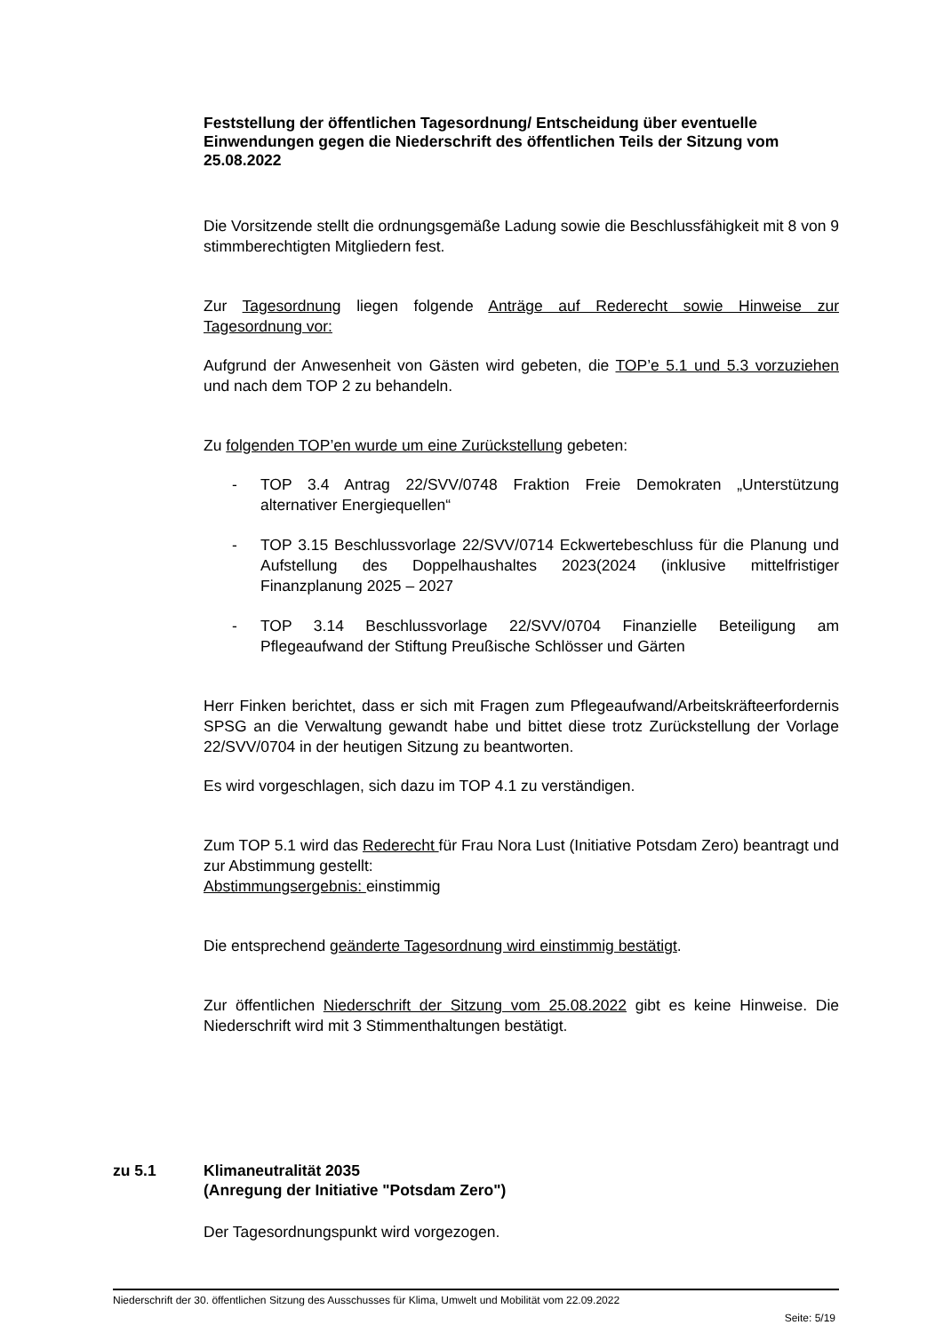Feststellung der öffentlichen Tagesordnung/ Entscheidung über eventuelle Einwendungen gegen die Niederschrift des öffentlichen Teils der Sitzung vom 25.08.2022
Die Vorsitzende stellt die ordnungsgemäße Ladung sowie die Beschlussfähigkeit mit 8 von 9 stimmberechtigten Mitgliedern fest.
Zur Tagesordnung liegen folgende Anträge auf Rederecht sowie Hinweise zur Tagesordnung vor:
Aufgrund der Anwesenheit von Gästen wird gebeten, die TOP’e 5.1 und 5.3 vorzuziehen und nach dem TOP 2 zu behandeln.
Zu folgenden TOP’en wurde um eine Zurückstellung gebeten:
- TOP 3.4 Antrag 22/SVV/0748 Fraktion Freie Demokraten „Unterstützung alternativer Energiequellen“
- TOP 3.15 Beschlussvorlage 22/SVV/0714 Eckwertebeschluss für die Planung und Aufstellung des Doppelhaushaltes 2023(2024 (inklusive mittelfristiger Finanzplanung 2025 – 2027
- TOP 3.14 Beschlussvorlage 22/SVV/0704 Finanzielle Beteiligung am Pflegeaufwand der Stiftung Preußische Schlösser und Gärten
Herr Finken berichtet, dass er sich mit Fragen zum Pflegeaufwand/Arbeitskräfteerfordernis SPSG an die Verwaltung gewandt habe und bittet diese trotz Zurückstellung der Vorlage 22/SVV/0704 in der heutigen Sitzung zu beantworten.
Es wird vorgeschlagen, sich dazu im TOP 4.1 zu verständigen.
Zum TOP 5.1 wird das Rederecht für Frau Nora Lust (Initiative Potsdam Zero) beantragt und zur Abstimmung gestellt:
Abstimmungsergebnis: einstimmig
Die entsprechend geänderte Tagesordnung wird einstimmig bestätigt.
Zur öffentlichen Niederschrift der Sitzung vom 25.08.2022 gibt es keine Hinweise. Die Niederschrift wird mit 3 Stimmenthaltungen bestätigt.
zu 5.1 Klimaneutralität 2035
(Anregung der Initiative "Potsdam Zero")
Der Tagesordnungspunkt wird vorgezogen.
Niederschrift der 30. öffentlichen Sitzung des Ausschusses für Klima, Umwelt und Mobilität vom 22.09.2022
Seite: 5/19